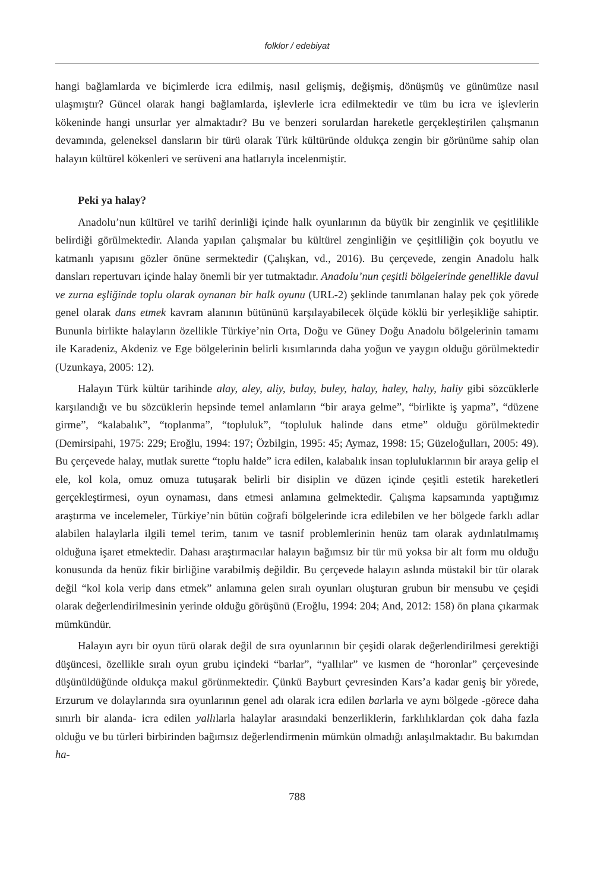folklor / edebiyat
hangi bağlamlarda ve biçimlerde icra edilmiş, nasıl gelişmiş, değişmiş, dönüşmüş ve günümüze nasıl ulaşmıştır? Güncel olarak hangi bağlamlarda, işlevlerle icra edilmektedir ve tüm bu icra ve işlevlerin kökeninde hangi unsurlar yer almaktadır? Bu ve benzeri sorulardan hareketle gerçekleştirilen çalışmanın devamında, geleneksel dansların bir türü olarak Türk kültüründe oldukça zengin bir görünüme sahip olan halayın kültürel kökenleri ve serüveni ana hatlarıyla incelenmiştir.
Peki ya halay?
Anadolu’nun kültürel ve tarihî derinliği içinde halk oyunlarının da büyük bir zenginlik ve çeşitlilikle belirdiği görülmektedir. Alanda yapılan çalışmalar bu kültürel zenginliğin ve çeşitliliğin çok boyutlu ve katmanlı yapısını gözler önüne sermektedir (Çalışkan, vd., 2016). Bu çerçevede, zengin Anadolu halk dansları repertuvarı içinde halay önemli bir yer tutmaktadır. Anadolu’nun çeşitli bölgelerinde genellikle davul ve zurna eşliğinde toplu olarak oynanan bir halk oyunu (URL-2) şeklinde tanımlanan halay pek çok yörede genel olarak dans etmek kavram alanının bütününü karşılayabilecek ölçüde köklü bir yerleşikliğe sahiptir. Bununla birlikte halayların özellikle Türkiye’nin Orta, Doğu ve Güney Doğu Anadolu bölgelerinin tamamı ile Karadeniz, Akdeniz ve Ege bölgelerinin belirli kısımlarında daha yoğun ve yaygın olduğu görülmektedir (Uzunkaya, 2005: 12).
Halayın Türk kültür tarihinde alay, aley, aliy, bulay, buley, halay, haley, halıy, haliy gibi sözcüklerle karşılandığı ve bu sözcüklerin hepsinde temel anlamların “bir araya gelme”, “birlikte iş yapma”, “düzene girme”, “kalabalık”, “toplanma”, “topluluk”, “topluluk halinde dans etme” olduğu görülmektedir (Demirsipahi, 1975: 229; Eroğlu, 1994: 197; Özbilgin, 1995: 45; Aymaz, 1998: 15; Güzeloğulları, 2005: 49). Bu çerçevede halay, mutlak surette “toplu halde” icra edilen, kalabalık insan topluluklarının bir araya gelip el ele, kol kola, omuz omuza tutuşarak belirli bir disiplin ve düzen içinde çeşitli estetik hareketleri gerçekleştirmesi, oyun oynaması, dans etmesi anlamına gelmektedir. Çalışma kapsamında yaptığımız araştırma ve incelemeler, Türkiye’nin bütün coğrafi bölgelerinde icra edilebilen ve her bölgede farklı adlar alabilen halaylarla ilgili temel terim, tanım ve tasnif problemlerinin henüz tam olarak aydınlatılmamış olduğuna işaret etmektedir. Dahası araştırmacılar halayın bağımsız bir tür mü yoksa bir alt form mu olduğu konusunda da henüz fikir birliğine varabilmiş değildir. Bu çerçevede halayın aslında müstakil bir tür olarak değil “kol kola verip dans etmek” anlamına gelen sıralı oyunları oluşturan grubun bir mensubu ve çeşidi olarak değerlendirilmesinin yerinde olduğu görüşünü (Eroğlu, 1994: 204; And, 2012: 158) ön plana çıkarmak mümkündür.
Halayın ayrı bir oyun türü olarak değil de sıra oyunlarının bir çeşidi olarak değerlendirilmesi gerektiği düşüncesi, özellikle sıralı oyun grubu içindeki “barlar”, “yallılar” ve kısmen de “horonlar” çerçevesinde düşünüldüğünde oldukça makul görünmektedir. Çünkü Bayburt çevresinden Kars’a kadar geniş bir yörede, Erzurum ve dolaylarında sıra oyunlarının genel adı olarak icra edilen barlarla ve aynı bölgede -görece daha sınırlı bir alanda- icra edilen yallılarla halaylar arasındaki benzerliklerin, farklılıklardan çok daha fazla olduğu ve bu türleri birbirinden bağımsız değerlendirmenin mümkün olmadığı anlaşılmaktadır. Bu bakımdan ha-
788